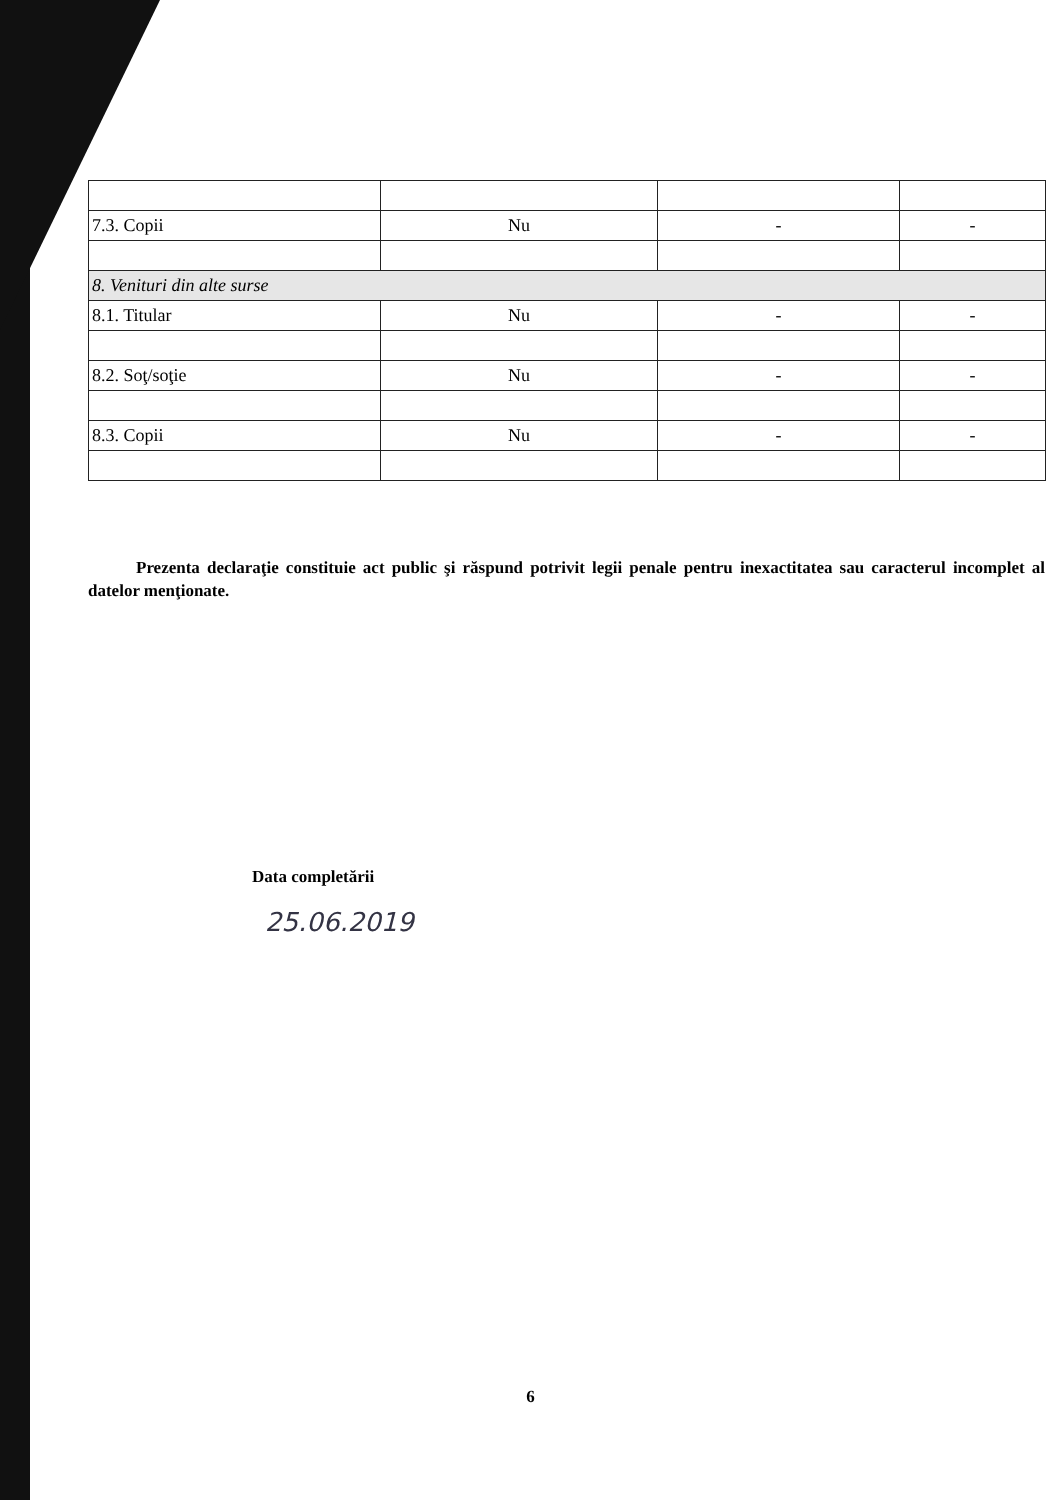| 7.3. Copii | Nu | - | - |
| 8. Venituri din alte surse | | | |
| 8.1. Titular | Nu | - | - |
| 8.2. Soţ/soţie | Nu | - | - |
| 8.3. Copii | Nu | - | - |
Prezenta declaraţie constituie act public şi răspund potrivit legii penale pentru inexactitatea sau caracterul incomplet al datelor menţionate.
Data completării
25.06.2019
6